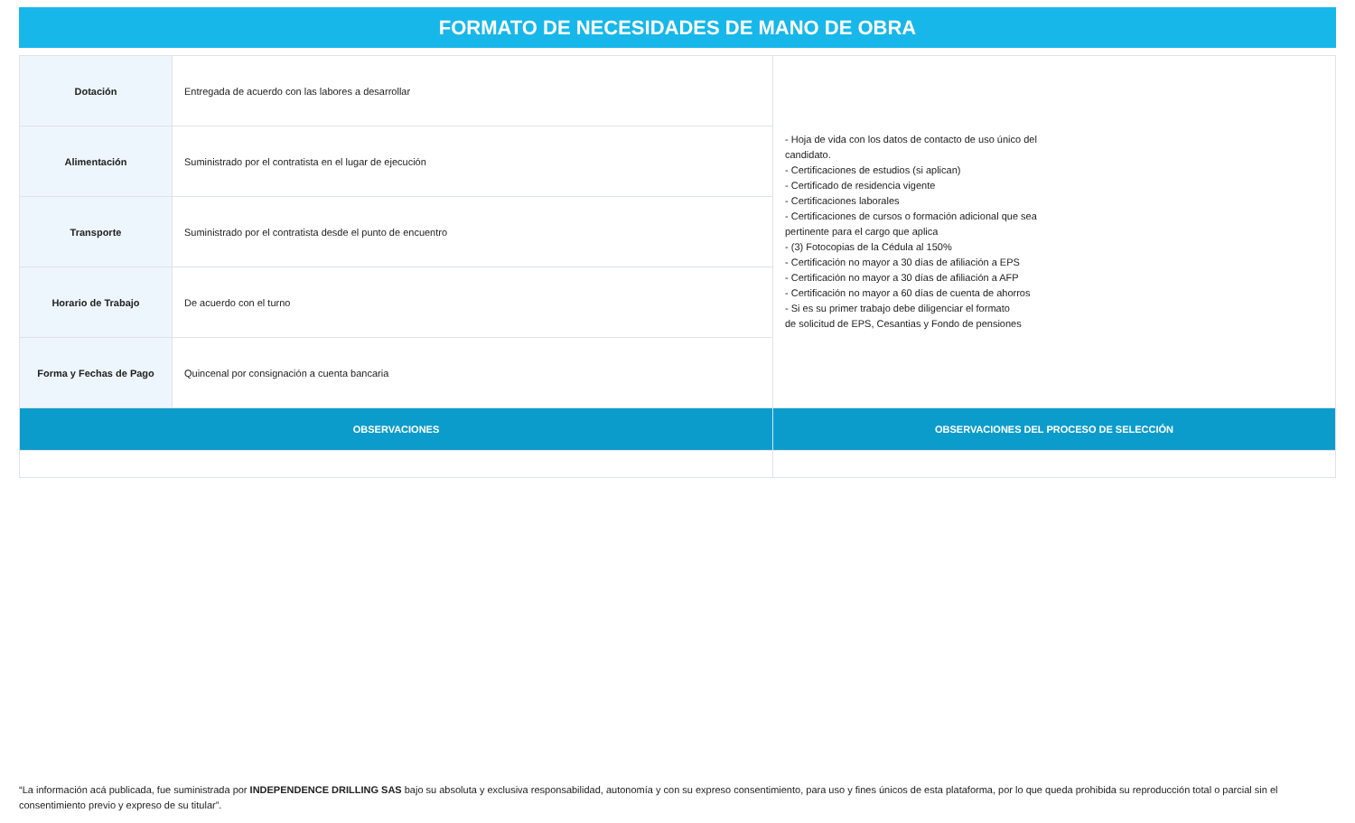FORMATO DE NECESIDADES DE MANO DE OBRA
| Dotación | Entregada de acuerdo con las labores a desarrollar | - Hoja de vida con los datos de contacto de uso único del candidato. - Certificaciones de estudios (si aplican) - Certificado de residencia vigente - Certificaciones laborales - Certificaciones de cursos o formación adicional que sea pertinente para el cargo que aplica - (3) Fotocopias de la Cédula al 150% - Certificación no mayor a 30 días de afiliación a EPS - Certificación no mayor a 30 días de afiliación a AFP - Certificación no mayor a 60 días de cuenta de ahorros - Si es su primer trabajo debe diligenciar el formato de solicitud de EPS, Cesantias y Fondo de pensiones |
| Alimentación | Suministrado por el contratista en el lugar de ejecución | |
| Transporte | Suministrado por el contratista desde el punto de encuentro | |
| Horario de Trabajo | De acuerdo con el turno | |
| Forma y Fechas de Pago | Quincenal por consignación a cuenta bancaria | |
| OBSERVACIONES | | OBSERVACIONES DEL PROCESO DE SELECCIÓN |
“La información acá publicada, fue suministrada por INDEPENDENCE DRILLING SAS bajo su absoluta y exclusiva responsabilidad, autonomía y con su expreso consentimiento, para uso y fines únicos de esta plataforma, por lo que queda prohibida su reproducción total o parcial sin el consentimiento previo y expreso de su titular”.